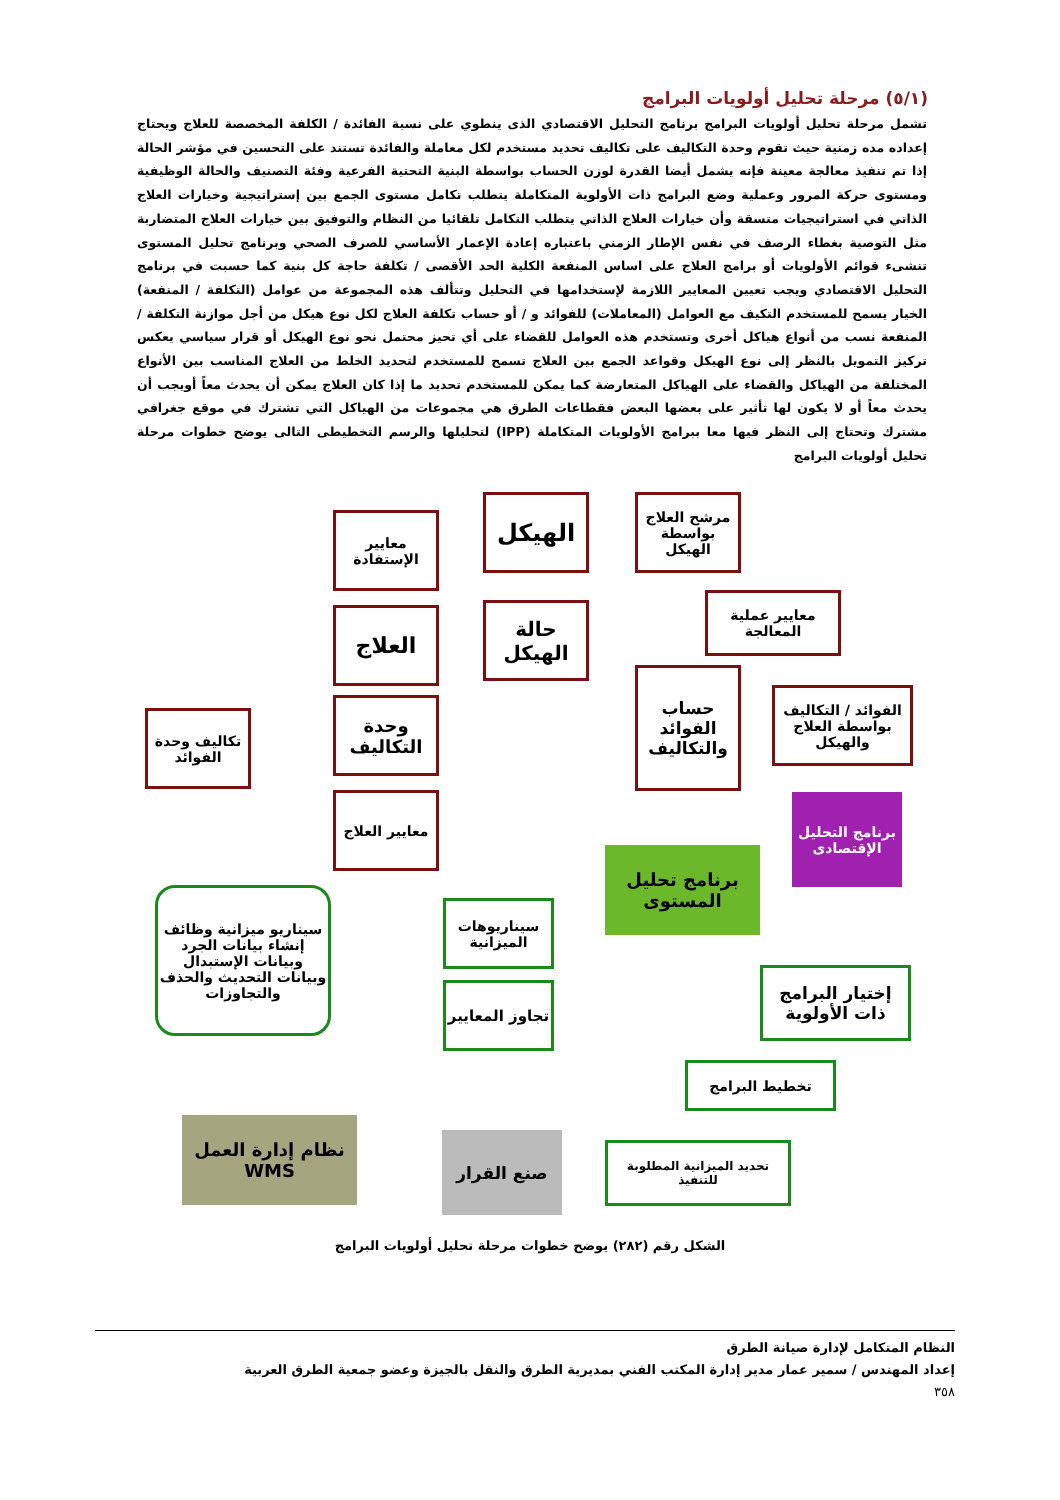(٥/١) مرحلة تحليل أولويات البرامج
تشمل مرحلة تحليل أولويات البرامج برنامج التحليل الاقتصادي الذى ينطوي على نسبة الفائدة / الكلفة المخصصة للعلاج ويحتاج إعداده مده زمنية حيث تقوم وحدة التكاليف على تكاليف تحديد مستخدم لكل معاملة والفائدة تستند على التحسين في مؤشر الحالة إذا تم تنفيذ معالجة معينة فإنه يشمل أيضا القدرة لوزن الحساب بواسطة البنية التحتية الفرعية وفئة التصنيف والحالة الوظيفية ومستوى حركة المرور وعملية وضع البرامج ذات الأولوية المتكاملة يتطلب تكامل مستوى الجمع بين إستراتيجية وخيارات العلاج الذاتي في استراتيجيات متسقة وأن خيارات العلاج الذاتي يتطلب التكامل تلقائيا من النظام والتوفيق بين خيارات العلاج المتضاربة مثل التوصية بغطاء الرصف في نفس الإطار الزمني باعتباره إعادة الإعمار الأساسي للصرف الصحي وبرنامج تحليل المستوى تنشىء قوائم الأولويات أو برامج العلاج على اساس المنفعة الكلية الحد الأقصى / تكلفة حاجة كل بنية كما حسبت في برنامج التحليل الاقتصادي ويجب تعيين المعايير اللازمة لإستخدامها في التحليل وتتألف هذه المجموعة من عوامل (التكلفة / المنفعة) الخيار يسمح للمستخدم التكيف مع العوامل (المعاملات) للفوائد و / أو حساب تكلفة العلاج لكل نوع هيكل من أجل موازنة التكلفة / المنفعة نسب من أنواع هياكل أخرى وتستخدم هذه العوامل للقضاء على أي تحيز محتمل نحو نوع الهيكل أو قرار سياسي يعكس تركيز التمويل بالنظر إلى نوع الهيكل وقواعد الجمع بين العلاج تسمح للمستخدم لتحديد الخلط من العلاج المناسب بين الأنواع المختلفة من الهياكل والقضاء على الهياكل المتعارضة كما يمكن للمستخدم تحديد ما إذا كان العلاج يمكن أن يحدث معاً أويجب أن يحدث معاً أو لا يكون لها تأثير على بعضها البعض فقطاعات الطرق هي مجموعات من الهياكل التي تشترك في موقع جغرافي مشترك وتحتاج إلى النظر فيها معا ببرامج الأولويات المتكاملة (IPP) لتحليلها والرسم التخطيطى التالى يوضح خطوات مرحلة تحليل أولويات البرامج
مرشح العلاج بواسطة الهيكل
الهيكل
معايير الإستفادة
معايير عملية المعالجة
حالة الهيكل
العلاج
حساب الفوائد والتكاليف
الفوائد / التكاليف بواسطة العلاج والهيكل
وحدة التكاليف
تكاليف وحدة الفوائد
معايير العلاج
برنامج التحليل الإقتصادى
برنامج تحليل المستوى
سيناريوهات الميزانية
سيناريو ميزانية وظائف إنشاء بيانات الجرد وبيانات الإستبدال وبيانات التحديث والحذف والتجاوزات
إختيار البرامج ذات الأولوية
تجاوز المعايير
تخطيط البرامج
تحديد الميزانية المطلوبة للتنفيذ
صنع القرار
نظام إدارة العمل
WMS
الشكل رقم (٢٨٢) يوضح خطوات مرحلة تحليل أولويات البرامج
النظام المتكامل لإدارة صيانة الطرق
إعداد المهندس / سمير عمار مدير إدارة المكتب الفني بمديرية الطرق والنقل بالجيزة وعضو جمعية الطرق العربية
٣٥٨